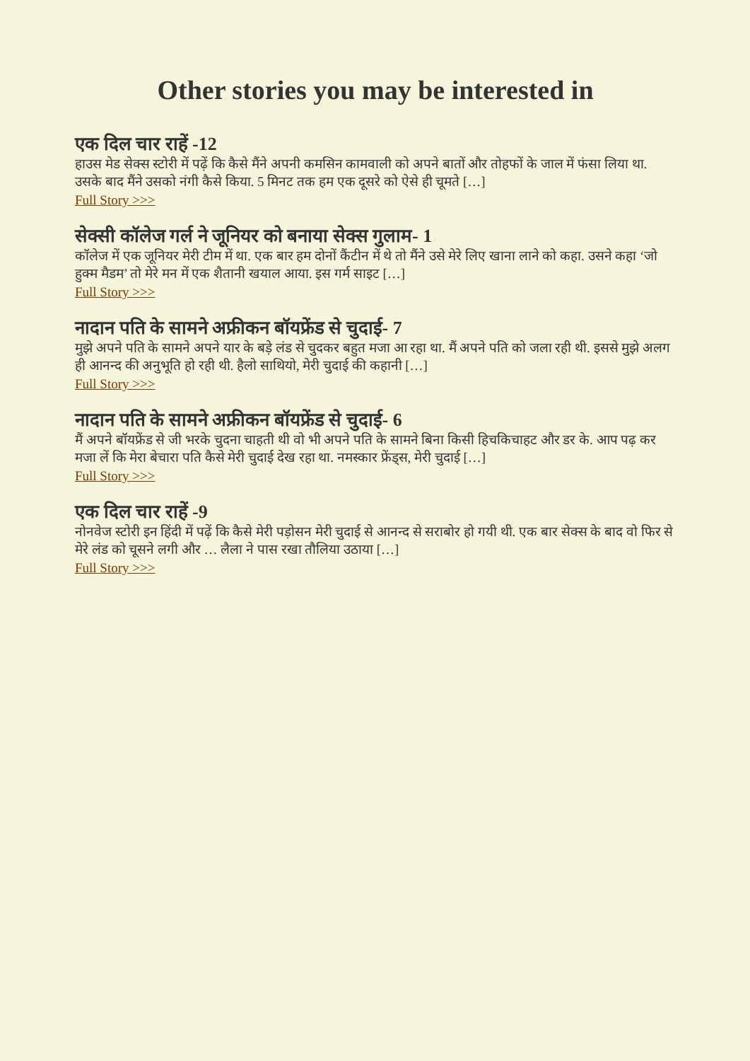Other stories you may be interested in
एक दिल चार राहें -12
हाउस मेड सेक्स स्टोरी में पढ़ें कि कैसे मैंने अपनी कमसिन कामवाली को अपने बातों और तोहफों के जाल में फंसा लिया था. उसके बाद मैंने उसको नंगी कैसे किया. 5 मिनट तक हम एक दूसरे को ऐसे ही चूमते […]
Full Story >>>
सेक्सी कॉलेज गर्ल ने जूनियर को बनाया सेक्स गुलाम- 1
कॉलेज में एक जूनियर मेरी टीम में था. एक बार हम दोनों कैंटीन में थे तो मैंने उसे मेरे लिए खाना लाने को कहा. उसने कहा ‘जो हुक्म मैडम’ तो मेरे मन में एक शैतानी खयाल आया. इस गर्म साइट […]
Full Story >>>
नादान पति के सामने अफ्रीकन बॉयफ्रेंड से चुदाई- 7
मुझे अपने पति के सामने अपने यार के बड़े लंड से चुदकर बहुत मजा आ रहा था. मैं अपने पति को जला रही थी. इससे मुझे अलग ही आनन्द की अनुभूति हो रही थी. हैलो साथियो, मेरी चुदाई की कहानी […]
Full Story >>>
नादान पति के सामने अफ्रीकन बॉयफ्रेंड से चुदाई- 6
मैं अपने बॉयफ्रेंड से जी भरके चुदना चाहती थी वो भी अपने पति के सामने बिना किसी हिचकिचाहट और डर के. आप पढ़ कर मजा लें कि मेरा बेचारा पति कैसे मेरी चुदाई देख रहा था. नमस्कार फ्रेंड्स, मेरी चुदाई […]
Full Story >>>
एक दिल चार राहें -9
नोनवेज स्टोरी इन हिंदी में पढ़ें कि कैसे मेरी पड़ोसन मेरी चुदाई से आनन्द से सराबोर हो गयी थी. एक बार सेक्स के बाद वो फिर से मेरे लंड को चूसने लगी और … लैला ने पास रखा तौलिया उठाया […]
Full Story >>>